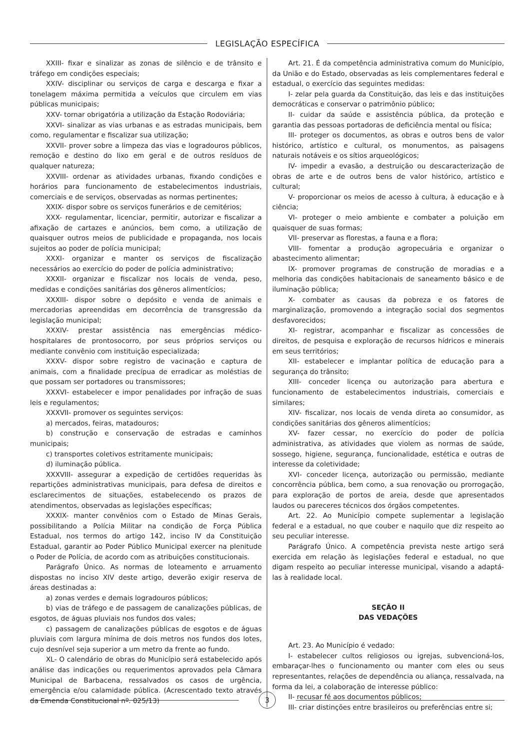LEGISLAÇÃO ESPECÍFICA
XXIII- fixar e sinalizar as zonas de silêncio e de trânsito e tráfego em condições especiais;
XXIV- disciplinar ou serviços de carga e descarga e fixar a tonelagem máxima permitida a veículos que circulem em vias públicas municipais;
XXV- tornar obrigatória a utilização da Estação Rodoviária;
XXVI- sinalizar as vias urbanas e as estradas municipais, bem como, regulamentar e fiscalizar sua utilização;
XXVII- prover sobre a limpeza das vias e logradouros públicos, remoção e destino do lixo em geral e de outros resíduos de qualquer natureza;
XXVIII- ordenar as atividades urbanas, fixando condições e horários para funcionamento de estabelecimentos industriais, comerciais e de serviços, observadas as normas pertinentes;
XXIX- dispor sobre os serviços funerários e de cemitérios;
XXX- regulamentar, licenciar, permitir, autorizar e fiscalizar a afixação de cartazes e anúncios, bem como, a utilização de quaisquer outros meios de publicidade e propaganda, nos locais sujeitos ao poder de polícia municipal;
XXXI- organizar e manter os serviços de fiscalização necessários ao exercício do poder de polícia administrativo;
XXXII- organizar e fiscalizar nos locais de venda, peso, medidas e condições sanitárias dos gêneros alimentícios;
XXXIII- dispor sobre o depósito e venda de animais e mercadorias apreendidas em decorrência de transgressão da legislação municipal;
XXXIV- prestar assistência nas emergências médico-hospitalares de prontosocorro, por seus próprios serviços ou mediante convênio com instituição especializada;
XXXV- dispor sobre registro de vacinação e captura de animais, com a finalidade precípua de erradicar as moléstias de que possam ser portadores ou transmissores;
XXXVI- estabelecer e impor penalidades por infração de suas leis e regulamentos;
XXXVII- promover os seguintes serviços:
a) mercados, feiras, matadouros;
b) construção e conservação de estradas e caminhos municipais;
c) transportes coletivos estritamente municipais;
d) iluminação pública.
XXXVIII- assegurar a expedição de certidões requeridas às repartições administrativas municipais, para defesa de direitos e esclarecimentos de situações, estabelecendo os prazos de atendimentos, observadas as legislações específicas;
XXXIX- manter convênios com o Estado de Minas Gerais, possibilitando a Polícia Militar na condição de Força Pública Estadual, nos termos do artigo 142, inciso IV da Constituição Estadual, garantir ao Poder Público Municipal exercer na plenitude o Poder de Polícia, de acordo com as atribuições constitucionais.
Parágrafo Único. As normas de loteamento e arruamento dispostas no inciso XIV deste artigo, deverão exigir reserva de áreas destinadas a:
a) zonas verdes e demais logradouros públicos;
b) vias de tráfego e de passagem de canalizações públicas, de esgotos, de águas pluviais nos fundos dos vales;
c) passagem de canalizações públicas de esgotos e de águas pluviais com largura mínima de dois metros nos fundos dos lotes, cujo desnível seja superior a um metro da frente ao fundo.
XL- O calendário de obras do Município será estabelecido após análise das indicações ou requerimentos aprovados pela Câmara Municipal de Barbacena, ressalvados os casos de urgência, emergência e/ou calamidade pública. (Acrescentado texto através da Emenda Constitucional nº. 025/13)
Art. 21. É da competência administrativa comum do Município, da União e do Estado, observadas as leis complementares federal e estadual, o exercício das seguintes medidas:
I- zelar pela guarda da Constituição, das leis e das instituições democráticas e conservar o patrimônio público;
II- cuidar da saúde e assistência pública, da proteção e garantia das pessoas portadoras de deficiência mental ou física;
III- proteger os documentos, as obras e outros bens de valor histórico, artístico e cultural, os monumentos, as paisagens naturais notáveis e os sítios arqueológicos;
IV- impedir a evasão, a destruição ou descaracterização de obras de arte e de outros bens de valor histórico, artístico e cultural;
V- proporcionar os meios de acesso à cultura, à educação e à ciência;
VI- proteger o meio ambiente e combater a poluição em quaisquer de suas formas;
VII- preservar as florestas, a fauna e a flora;
VIII- fomentar a produção agropecuária e organizar o abastecimento alimentar;
IX- promover programas de construção de moradias e a melhoria das condições habitacionais de saneamento básico e de iluminação pública;
X- combater as causas da pobreza e os fatores de marginalização, promovendo a integração social dos segmentos desfavorecidos;
XI- registrar, acompanhar e fiscalizar as concessões de direitos, de pesquisa e exploração de recursos hídricos e minerais em seus territórios;
XII- estabelecer e implantar política de educação para a segurança do trânsito;
XIII- conceder licença ou autorização para abertura e funcionamento de estabelecimentos industriais, comerciais e similares;
XIV- fiscalizar, nos locais de venda direta ao consumidor, as condições sanitárias dos gêneros alimentícios;
XV- fazer cessar, no exercício do poder de polícia administrativa, as atividades que violem as normas de saúde, sossego, higiene, segurança, funcionalidade, estética e outras de interesse da coletividade;
XVI- conceder licença, autorização ou permissão, mediante concorrência pública, bem como, a sua renovação ou prorrogação, para exploração de portos de areia, desde que apresentados laudos ou pareceres técnicos dos órgãos competentes.
Art. 22. Ao Município compete suplementar a legislação federal e a estadual, no que couber e naquilo que diz respeito ao seu peculiar interesse.
Parágrafo Único. A competência prevista neste artigo será exercida em relação às legislações federal e estadual, no que digam respeito ao peculiar interesse municipal, visando a adaptá-las à realidade local.
SEÇÃO II
DAS VEDAÇÕES
Art. 23. Ao Município é vedado:
I- estabelecer cultos religiosos ou igrejas, subvencioná-los, embaraçar-lhes o funcionamento ou manter com eles ou seus representantes, relações de dependência ou aliança, ressalvada, na forma da lei, a colaboração de interesse público:
II- recusar fé aos documentos públicos;
III- criar distinções entre brasileiros ou preferências entre si;
3